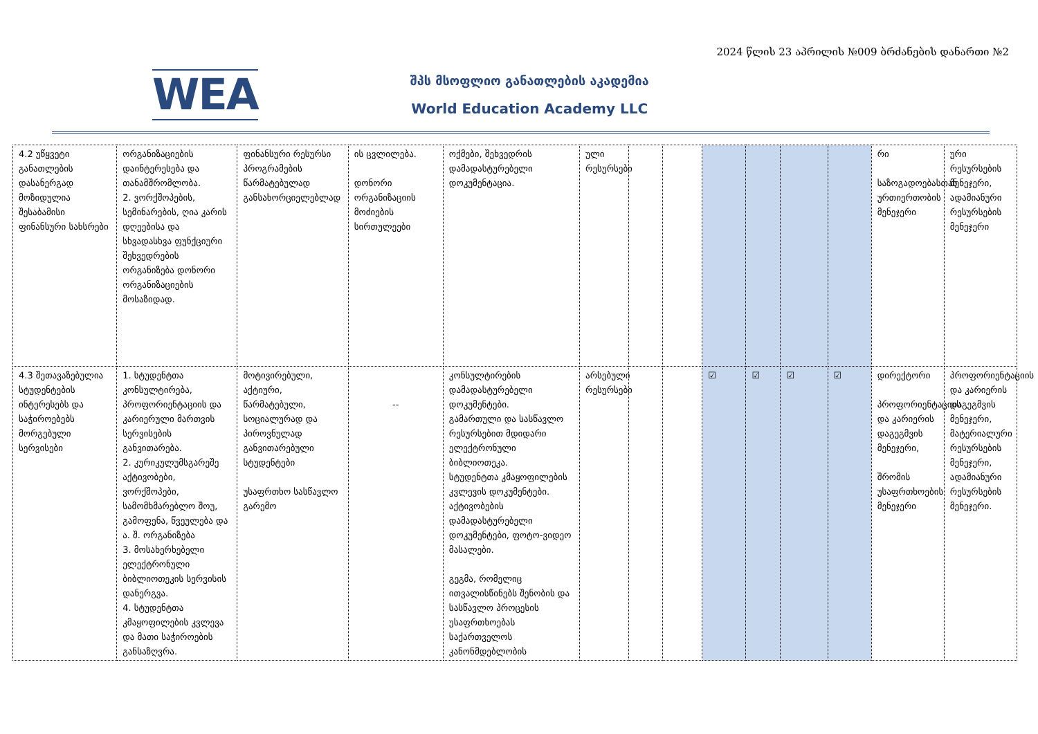2024 წლის 23 აპრილის №009 ბრძანების დანართი №2
WEA
შპს მსოფლიო განათლების აკადემია
World Education Academy LLC
| 4.2 უწყვეტი განათლების დასანერგად მოზიდულია შესაბამისი ფინანსური სახსრები | ორგანიზაციების დაინტერესება და თანამშრომლობა. 2. ვორქშოპების, სემინარების, ღია კარის დღეებისა და სხვადასხვა ფუნქციური შეხვედრების ორგანიზება დონორი ორგანიზაციების მოსაზიდად. | ფინანსური რესურსი პროგრამების წარმატებულად განსახორციელებლად | ის ცვლილება. დონორი ორგანიზაციის მოძიების სირთულეები | ოქმები, შეხვედრის დამადასტურებელი დოკუმენტაცია. | ული რესურსები | | | | | | | რი საზოგადოებასთან ურთიერთობის მენეჯერი | ური რესურსების მენეჯერი, ადამიანური რესურსების მენეჯერი |
| 4.3 შეთავაზებულია სტუდენტების ინტერესებს და საჭიროებებს მორგებული სერვისები | 1. სტუდენტთა კონსულტირება, პროფორიენტაციის და კარიერული მართვის სერვისების განვითარება. 2. კურიკულუმსგარეშე აქტივობები, ვორქშოპები, სამომხმარებლო შოუ, გამოფენა, წვეულება და ა. შ. ორგანიზება 3. მოსახერხებელი ელექტრონული ბიბლიოთეკის სერვისის დანერგვა. 4. სტუდენტთა კმაყოფილების კვლევა და მათი საჭიროების განსაზღვრა. | მოტივირებული, აქტიური, წარმატებული, სოციალურად და პიროვნულად განვითარებული სტუდენტები უსაფრთხო სასწავლო გარემო | -- | კონსულტირების დამადასტურებელი დოკუმენტები. გამართული და სასწავლო რესურსებით მდიდარი ელექტრონული ბიბლიოთეკა. სტუდენტთა კმაყოფილების კვლევის დოკუმენტები. აქტივობების დამადასტურებელი დოკუმენტები, ფოტო-ვიდეო მასალები. გეგმა, რომელიც ითვალისწინებს შენობის და სასწავლო პროცესის უსაფრთხოებას საქართველოს კანონმდებლობის | არსებული რესურსები | | | ☑ | ☑ | ☑ | ☑ | დირექტორი პროფორიენტაციის და კარიერის დაგეგმვის მენეჯერი, შრომის უსაფრთხოების მენეჯერი | პროფორიენტაციის და კარიერის დაგეგმვის მენეჯერი, მატერიალური რესურსების მენეჯერი, ადამიანური რესურსების მენეჯერი. |